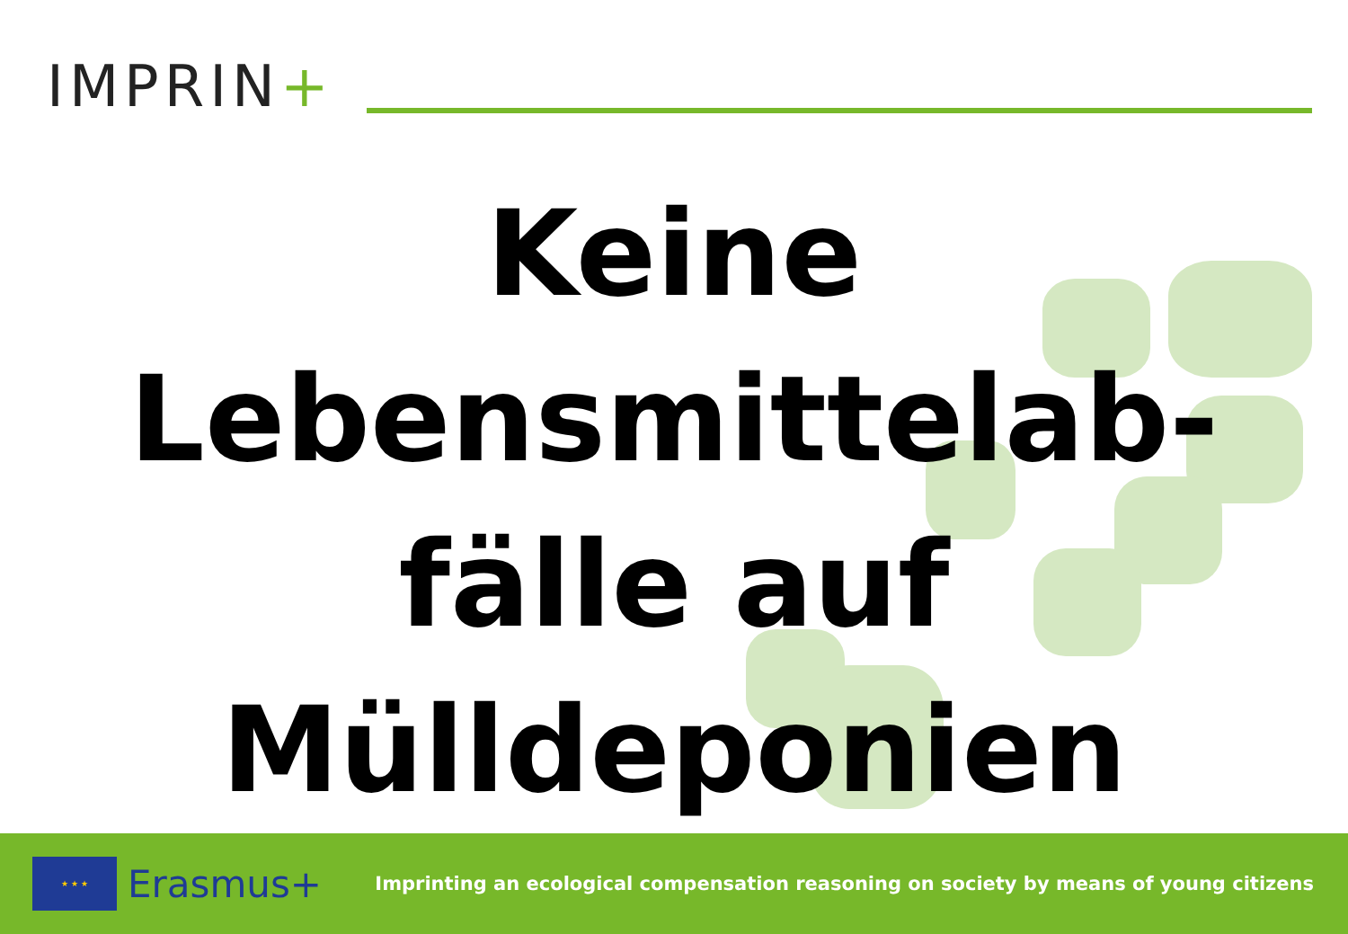IMPRIN+
Keine
Lebensmittelab-
fälle auf
Mülldeponien
★ ★ ★
Erasmus+
Imprinting an ecological compensation reasoning on society by means of young citizens